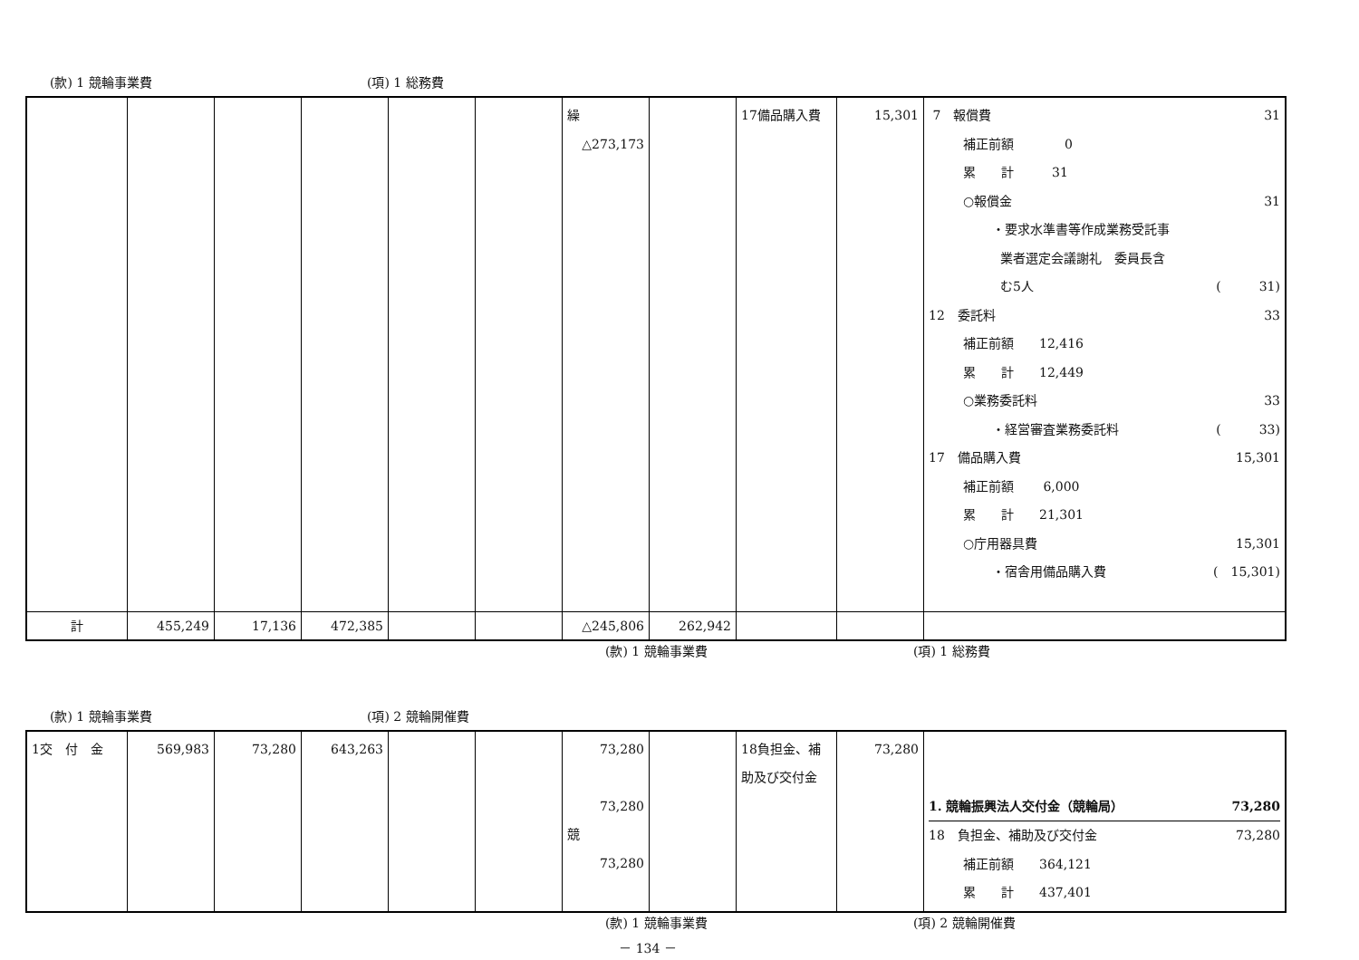(款) 1 競輪事業費 (項) 1 総務費
| | | | | | | 繰 △273,173 | | 17備品購入費 | 15,301 | 7 報償費 31 補正前額 0 累 計 31 ○報償金 31 ・要求水準書等作成業務受託事 業者選定会議謝礼 委員長含 む5人 ( 31) 12 委託料 33 補正前額 12,416 累 計 12,449 ○業務委託料 33 ・経営審査業務委託料 ( 33) 17 備品購入費 15,301 補正前額 6,000 累 計 21,301 ○庁用器具費 15,301 ・宿舎用備品購入費 ( 15,301) |
| 計 | 455,249 | 17,136 | 472,385 | | | △245,806 | 262,942 | | | |
(款) 1 競輪事業費 (項) 1 総務費
(款) 1 競輪事業費 (項) 2 競輪開催費
| 1交 付 金 | 569,983 | 73,280 | 643,263 | | | 73,280 73,280 競 73,280 | | 18負担金、補助及び交付金 | 73,280 | 1. 競輪振興法人交付金（競輪局） 73,280 18 負担金、補助及び交付金 73,280 補正前額 364,121 累 計 437,401 |
(款) 1 競輪事業費 (項) 2 競輪開催費
－ 134 －